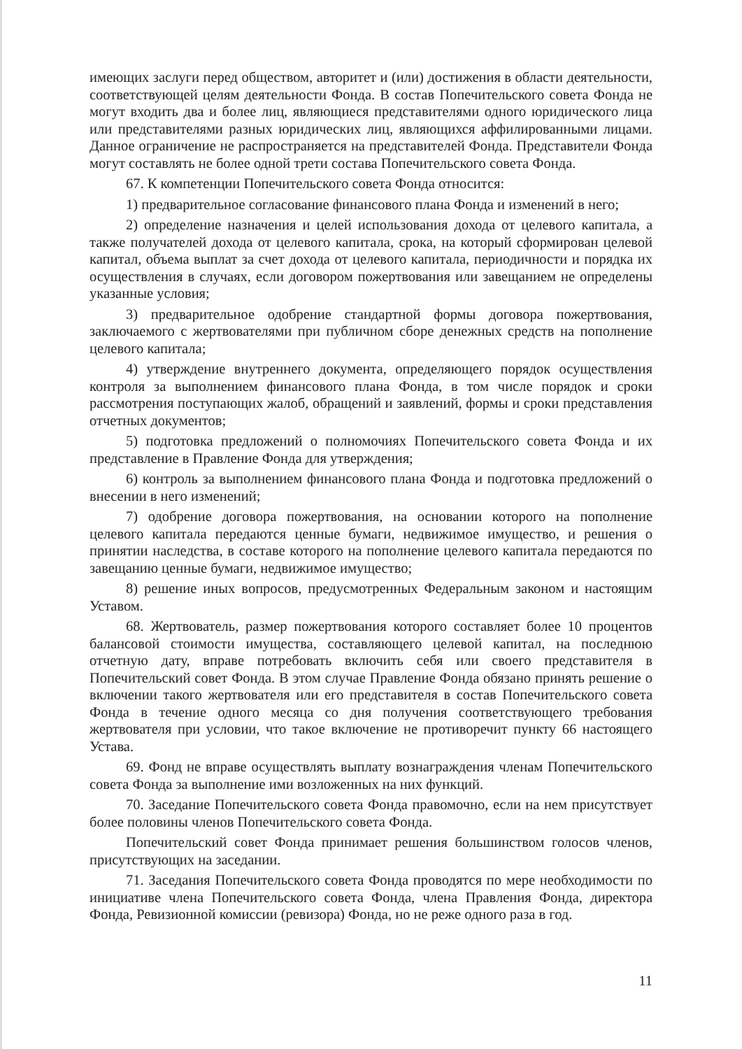имеющих заслуги перед обществом, авторитет и (или) достижения в области деятельности, соответствующей целям деятельности Фонда. В состав Попечительского совета Фонда не могут входить два и более лиц, являющиеся представителями одного юридического лица или представителями разных юридических лиц, являющихся аффилированными лицами. Данное ограничение не распространяется на представителей Фонда. Представители Фонда могут составлять не более одной трети состава Попечительского совета Фонда.
67. К компетенции Попечительского совета Фонда относится:
1) предварительное согласование финансового плана Фонда и изменений в него;
2) определение назначения и целей использования дохода от целевого капитала, а также получателей дохода от целевого капитала, срока, на который сформирован целевой капитал, объема выплат за счет дохода от целевого капитала, периодичности и порядка их осуществления в случаях, если договором пожертвования или завещанием не определены указанные условия;
3) предварительное одобрение стандартной формы договора пожертвования, заключаемого с жертвователями при публичном сборе денежных средств на пополнение целевого капитала;
4) утверждение внутреннего документа, определяющего порядок осуществления контроля за выполнением финансового плана Фонда, в том числе порядок и сроки рассмотрения поступающих жалоб, обращений и заявлений, формы и сроки представления отчетных документов;
5) подготовка предложений о полномочиях Попечительского совета Фонда и их представление в Правление Фонда для утверждения;
6) контроль за выполнением финансового плана Фонда и подготовка предложений о внесении в него изменений;
7) одобрение договора пожертвования, на основании которого на пополнение целевого капитала передаются ценные бумаги, недвижимое имущество, и решения о принятии наследства, в составе которого на пополнение целевого капитала передаются по завещанию ценные бумаги, недвижимое имущество;
8) решение иных вопросов, предусмотренных Федеральным законом и настоящим Уставом.
68. Жертвователь, размер пожертвования которого составляет более 10 процентов балансовой стоимости имущества, составляющего целевой капитал, на последнюю отчетную дату, вправе потребовать включить себя или своего представителя в Попечительский совет Фонда. В этом случае Правление Фонда обязано принять решение о включении такого жертвователя или его представителя в состав Попечительского совета Фонда в течение одного месяца со дня получения соответствующего требования жертвователя при условии, что такое включение не противоречит пункту 66 настоящего Устава.
69. Фонд не вправе осуществлять выплату вознаграждения членам Попечительского совета Фонда за выполнение ими возложенных на них функций.
70. Заседание Попечительского совета Фонда правомочно, если на нем присутствует более половины членов Попечительского совета Фонда.
Попечительский совет Фонда принимает решения большинством голосов членов, присутствующих на заседании.
71. Заседания Попечительского совета Фонда проводятся по мере необходимости по инициативе члена Попечительского совета Фонда, члена Правления Фонда, директора Фонда, Ревизионной комиссии (ревизора) Фонда, но не реже одного раза в год.
11